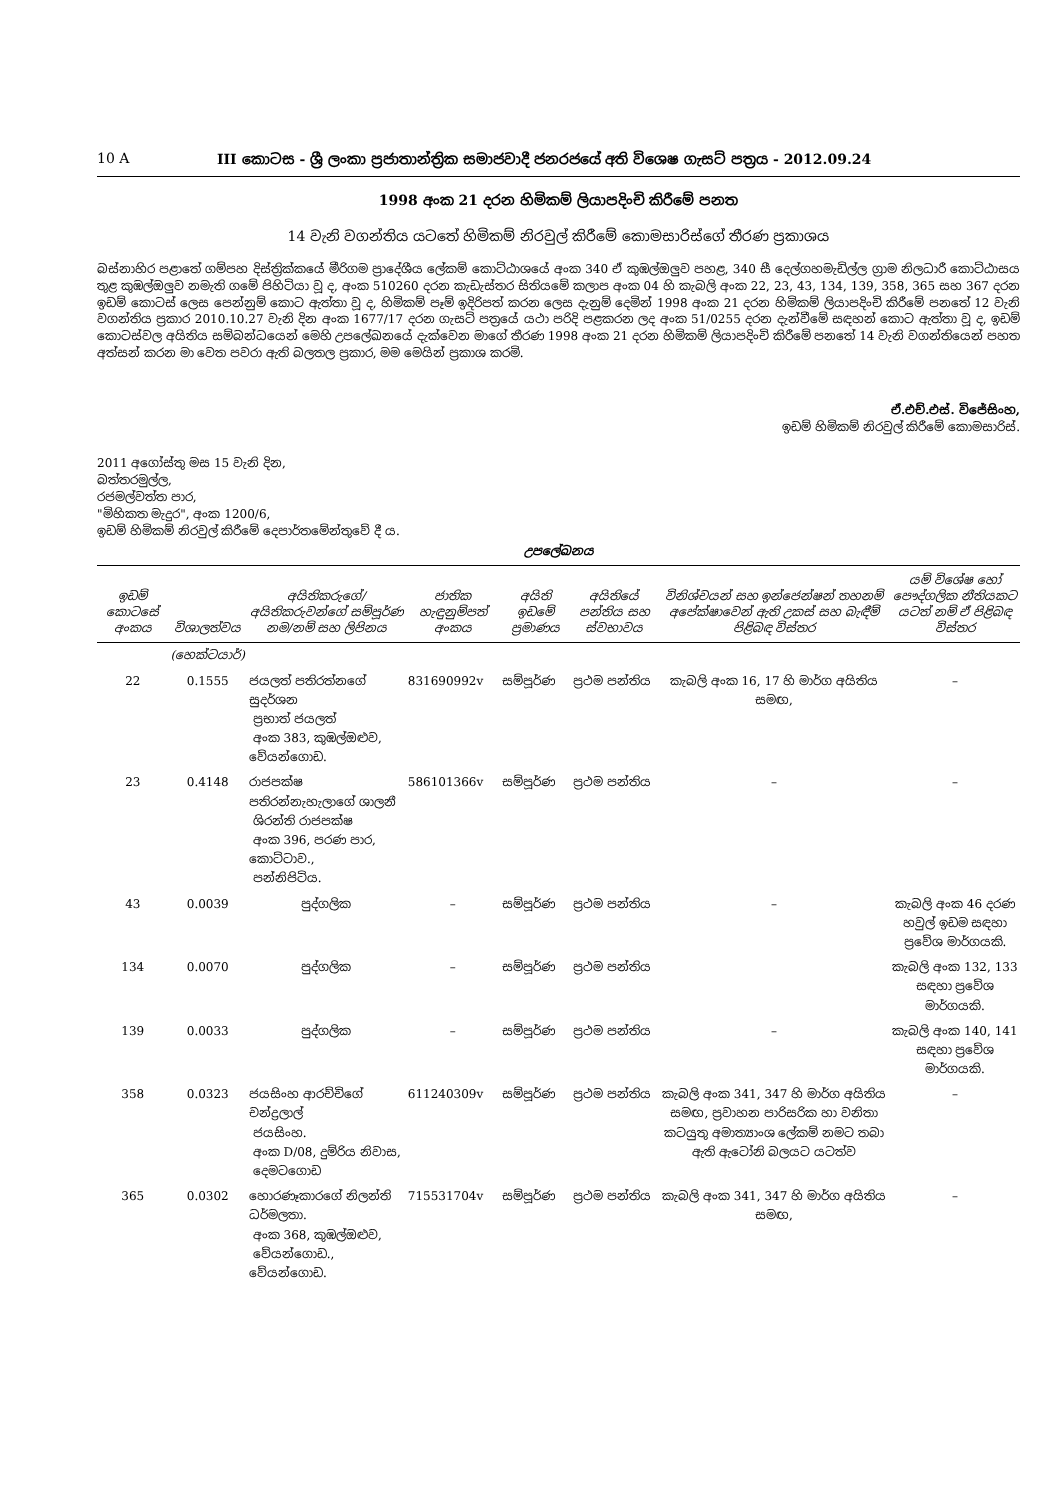10 A III කොටස - ශ්‍රී ලංකා ප්‍රජාතාන්ත්‍රික සමාජවාදී ජනරජයේ අති විශෙෂ ගැසට් පත්‍රය - 2012.09.24
1998 අංක 21 දරන හිමිකම් ලියාපදිංචි කිරීමේ පනත
14 වැනි වගන්තිය යටතේ හිමිකම් නිරවුල් කිරීමේ කොමසාරිස්ගේ තීරණ ප්‍රකාශය
බස්නාහිර පළාතේ ගම්පහ දිස්ත්‍රික්කයේ මීරිගම ප්‍රාදේශීය ලේකම් කොට්ඨාශයේ අංක 340 ඒ කුඹල්ඔලුව පහළ, 340 සී දෙල්ගහමැඩිල්ල ග්‍රාම නිලධාරී කොට්ඨාසය තුළ කුඹල්ඔලුව නමැති ගමේ පිහිටියා වූ ද, අංක 510260 දරන කැඩැස්තර සිතියමේ කලාප අංක 04 හි කැබලි අංක 22, 23, 43, 134, 139, 358, 365 සහ 367 දරන ඉඩම් කොටස් ලෙස පෙන්නුම් කොට ඇත්තා වූ ද, හිමිකම් පෑම් ඉදිරිපත් කරන ලෙස දැනුම් දෙමින් 1998 අංක 21 දරන හිමිකම් ලියාපදිංචි කිරීමේ පනතේ 12 වැනි වගන්තිය ප්‍රකාර 2010.10.27 වැනි දින අංක 1677/17 දරන ගැසට් පත්‍රයේ යථා පරිදි පළකරන ලද අංක 51/0255 දරන දැන්වීමේ සඳහන් කොට ඇත්තා වූ ද, ඉඩම් කොටස්වල අයිතිය සම්බන්ධයෙන් මෙහි උපලේඛනයේ දැක්වෙන මාගේ තීරණ 1998 අංක 21 දරන හිමිකම් ලියාපදිංචි කිරීමේ පනතේ 14 වැනි වගන්තියෙන් පහත අත්සන් කරන මා වෙත පවරා ඇති බලතල ප්‍රකාර, මම මෙයින් ප්‍රකාශ කරමි.
ඒ.එච්.එස්. විජේසිංහ,
ඉඩම් හිමිකම් නිරවුල් කිරීමේ කොමසාරිස්.
2011 අගෝස්තු මස 15 වැනි දින,
බත්තරමුල්ල,
රජමල්වත්ත පාර,
"මිහිකත මැදුර", අංක 1200/6,
ඉඩම් හිමිකම් නිරවුල් කිරීමේ දෙපාර්තමේන්තුවේ දී ය.
උපලේඛනය
| ඉඩම් කොටසේ අංකය | විශාලත්වය | අයිතිකරුගේ/අයිතිකරුවන්ගේ සම්පූර්ණ නම/නම් සහ ලිපිනය | ජාතික හැඳුනුම්පත් අංකය | අයිති ඉඩමේ ප්‍රමාණය | අයිතියේ පන්තිය සහ ස්වභාවය | විනිශ්චයන් සහ ඉන්ජෙන්ෂන් තහනම් අපේක්ෂාවෙන් ඇති උකස් සහ බැඳීම් පිළිබඳ විස්තර | යම් විශේෂ හෝ පෞද්ගලික නීතියකට යටත් නම් ඒ පිළිබඳ විස්තර |
| --- | --- | --- | --- | --- | --- | --- | --- |
| | (හෙක්ටයාර්) | | | | | | |
| 22 | 0.1555 | ජයලත් පතිරත්නගේ සුදර්ශන ප්‍රභාත් ජයලත් අංක 383, කුඹල්ඔළුව, වේයන්ගොඩ. | 831690992v | සම්පූර්ණ | ප්‍රථම පන්තිය | කැබලි අංක 16, 17 හි මාර්ග අයිතිය සමඟ, | – |
| 23 | 0.4148 | රාජපක්ෂ පතිරන්නැහැලාගේ ශාලනී ශිරන්ති රාජපක්ෂ අංක 396, පරණ පාර, කොට්ටාව., පන්නිපිටිය. | 586101366v | සම්පූර්ණ | ප්‍රථම පන්තිය | – | – |
| 43 | 0.0039 | පුද්ගලික | – | සම්පූර්ණ | ප්‍රථම පන්තිය | – | කැබලි අංක 46 දරණ හවුල් ඉඩම සඳහා ප්‍රවේශ මාර්ගයකි. |
| 134 | 0.0070 | පුද්ගලික | – | සම්පූර්ණ | ප්‍රථම පන්තිය | | කැබලි අංක 132, 133 සඳහා ප්‍රවේශ මාර්ගයකි. |
| 139 | 0.0033 | පුද්ගලික | – | සම්පූර්ණ | ප්‍රථම පන්තිය | – | කැබලි අංක 140, 141 සඳහා ප්‍රවේශ මාර්ගයකි. |
| 358 | 0.0323 | ජයසිංහ ආරච්චිගේ චන්ද්‍රලාල් ජයසිංහ. අංක D/08, දුම්රිය නිවාස, දෙමටගොඩ | 611240309v | සම්පූර්ණ | ප්‍රථම පන්තිය | කැබලි අංක 341, 347 හි මාර්ග අයිතිය සමඟ, ප්‍රවාහන පාරිසරික හා වනිතා කටයුතු අමාත්‍යාංශ ලේකම් නමට තබා ඇති ඇටෝනි බලයට යටත්ව | – |
| 365 | 0.0302 | හොරණෑකාරගේ නිලන්ති ධර්මලතා. අංක 368, කුඹල්ඔළුව, වේයන්ගොඩ., වේයන්ගොඩ. | 715531704v | සම්පූර්ණ | ප්‍රථම පන්තිය | කැබලි අංක 341, 347 හි මාර්ග අයිතිය සමඟ, | – |